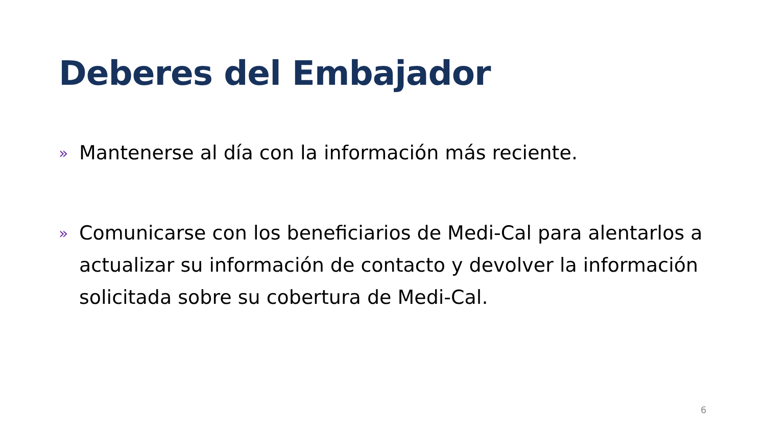Deberes del Embajador
» Mantenerse al día con la información más reciente.
» Comunicarse con los beneficiarios de Medi-Cal para alentarlos a actualizar su información de contacto y devolver la información solicitada sobre su cobertura de Medi-Cal.
6